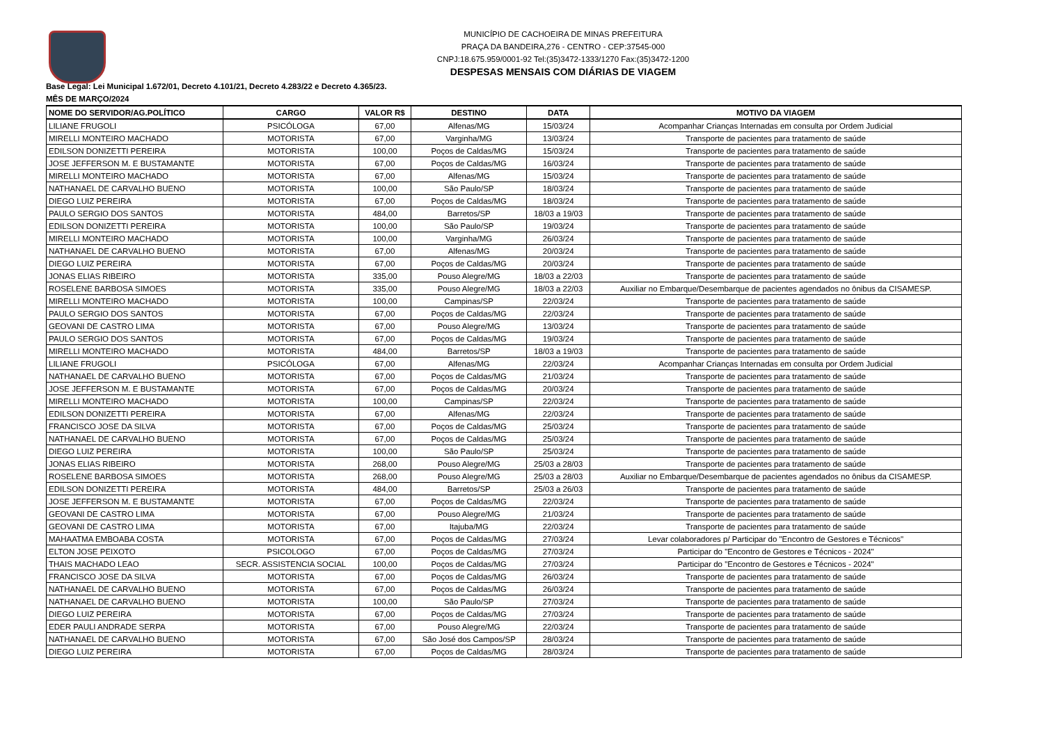MUNICÍPIO DE CACHOEIRA DE MINAS PREFEITURA
PRAÇA DA BANDEIRA,276 - CENTRO - CEP:37545-000
CNPJ:18.675.959/0001-92 Tel:(35)3472-1333/1270 Fax:(35)3472-1200
DESPESAS MENSAIS COM DIÁRIAS DE VIAGEM
Base Legal: Lei Municipal 1.672/01, Decreto 4.101/21, Decreto 4.283/22 e Decreto 4.365/23.
MÊS DE MARÇO/2024
| NOME DO SERVIDOR/AG.POLÍTICO | CARGO | VALOR R$ | DESTINO | DATA | MOTIVO DA VIAGEM |
| --- | --- | --- | --- | --- | --- |
| LILIANE FRUGOLI | PSICÓLOGA | 67,00 | Alfenas/MG | 15/03/24 | Acompanhar Crianças Internadas em consulta por Ordem Judicial |
| MIRELLI MONTEIRO MACHADO | MOTORISTA | 67,00 | Varginha/MG | 13/03/24 | Transporte de pacientes para tratamento de saúde |
| EDILSON DONIZETTI PEREIRA | MOTORISTA | 100,00 | Poços de Caldas/MG | 15/03/24 | Transporte de pacientes para tratamento de saúde |
| JOSE JEFFERSON M. E BUSTAMANTE | MOTORISTA | 67,00 | Poços de Caldas/MG | 16/03/24 | Transporte de pacientes para tratamento de saúde |
| MIRELLI MONTEIRO MACHADO | MOTORISTA | 67,00 | Alfenas/MG | 15/03/24 | Transporte de pacientes para tratamento de saúde |
| NATHANAEL DE CARVALHO BUENO | MOTORISTA | 100,00 | São Paulo/SP | 18/03/24 | Transporte de pacientes para tratamento de saúde |
| DIEGO LUIZ PEREIRA | MOTORISTA | 67,00 | Poços de Caldas/MG | 18/03/24 | Transporte de pacientes para tratamento de saúde |
| PAULO SERGIO DOS SANTOS | MOTORISTA | 484,00 | Barretos/SP | 18/03 a 19/03 | Transporte de pacientes para tratamento de saúde |
| EDILSON DONIZETTI PEREIRA | MOTORISTA | 100,00 | São Paulo/SP | 19/03/24 | Transporte de pacientes para tratamento de saúde |
| MIRELLI MONTEIRO MACHADO | MOTORISTA | 100,00 | Varginha/MG | 26/03/24 | Transporte de pacientes para tratamento de saúde |
| NATHANAEL DE CARVALHO BUENO | MOTORISTA | 67,00 | Alfenas/MG | 20/03/24 | Transporte de pacientes para tratamento de saúde |
| DIEGO LUIZ PEREIRA | MOTORISTA | 67,00 | Poços de Caldas/MG | 20/03/24 | Transporte de pacientes para tratamento de saúde |
| JONAS ELIAS RIBEIRO | MOTORISTA | 335,00 | Pouso Alegre/MG | 18/03 a 22/03 | Transporte de pacientes para tratamento de saúde |
| ROSELENE BARBOSA SIMOES | MOTORISTA | 335,00 | Pouso Alegre/MG | 18/03 a 22/03 | Auxiliar no Embarque/Desembarque de pacientes agendados no ônibus da CISAMESP. |
| MIRELLI MONTEIRO MACHADO | MOTORISTA | 100,00 | Campinas/SP | 22/03/24 | Transporte de pacientes para tratamento de saúde |
| PAULO SERGIO DOS SANTOS | MOTORISTA | 67,00 | Poços de Caldas/MG | 22/03/24 | Transporte de pacientes para tratamento de saúde |
| GEOVANI DE CASTRO LIMA | MOTORISTA | 67,00 | Pouso Alegre/MG | 13/03/24 | Transporte de pacientes para tratamento de saúde |
| PAULO SERGIO DOS SANTOS | MOTORISTA | 67,00 | Poços de Caldas/MG | 19/03/24 | Transporte de pacientes para tratamento de saúde |
| MIRELLI MONTEIRO MACHADO | MOTORISTA | 484,00 | Barretos/SP | 18/03 a 19/03 | Transporte de pacientes para tratamento de saúde |
| LILIANE FRUGOLI | PSICÓLOGA | 67,00 | Alfenas/MG | 22/03/24 | Acompanhar Crianças Internadas em consulta por Ordem Judicial |
| NATHANAEL DE CARVALHO BUENO | MOTORISTA | 67,00 | Poços de Caldas/MG | 21/03/24 | Transporte de pacientes para tratamento de saúde |
| JOSE JEFFERSON M. E BUSTAMANTE | MOTORISTA | 67,00 | Poços de Caldas/MG | 20/03/24 | Transporte de pacientes para tratamento de saúde |
| MIRELLI MONTEIRO MACHADO | MOTORISTA | 100,00 | Campinas/SP | 22/03/24 | Transporte de pacientes para tratamento de saúde |
| EDILSON DONIZETTI PEREIRA | MOTORISTA | 67,00 | Alfenas/MG | 22/03/24 | Transporte de pacientes para tratamento de saúde |
| FRANCISCO JOSE DA SILVA | MOTORISTA | 67,00 | Poços de Caldas/MG | 25/03/24 | Transporte de pacientes para tratamento de saúde |
| NATHANAEL DE CARVALHO BUENO | MOTORISTA | 67,00 | Poços de Caldas/MG | 25/03/24 | Transporte de pacientes para tratamento de saúde |
| DIEGO LUIZ PEREIRA | MOTORISTA | 100,00 | São Paulo/SP | 25/03/24 | Transporte de pacientes para tratamento de saúde |
| JONAS ELIAS RIBEIRO | MOTORISTA | 268,00 | Pouso Alegre/MG | 25/03 a 28/03 | Transporte de pacientes para tratamento de saúde |
| ROSELENE BARBOSA SIMOES | MOTORISTA | 268,00 | Pouso Alegre/MG | 25/03 a 28/03 | Auxiliar no Embarque/Desembarque de pacientes agendados no ônibus da CISAMESP. |
| EDILSON DONIZETTI PEREIRA | MOTORISTA | 484,00 | Barretos/SP | 25/03 a 26/03 | Transporte de pacientes para tratamento de saúde |
| JOSE JEFFERSON M. E BUSTAMANTE | MOTORISTA | 67,00 | Poços de Caldas/MG | 22/03/24 | Transporte de pacientes para tratamento de saúde |
| GEOVANI DE CASTRO LIMA | MOTORISTA | 67,00 | Pouso Alegre/MG | 21/03/24 | Transporte de pacientes para tratamento de saúde |
| GEOVANI DE CASTRO LIMA | MOTORISTA | 67,00 | Itajuba/MG | 22/03/24 | Transporte de pacientes para tratamento de saúde |
| MAHAATMA EMBOABA COSTA | MOTORISTA | 67,00 | Poços de Caldas/MG | 27/03/24 | Levar colaboradores p/ Participar do "Encontro de Gestores e Técnicos" |
| ELTON JOSE PEIXOTO | PSICOLOGO | 67,00 | Poços de Caldas/MG | 27/03/24 | Participar do "Encontro de Gestores e Técnicos - 2024" |
| THAIS MACHADO LEAO | SECR. ASSISTENCIA SOCIAL | 100,00 | Poços de Caldas/MG | 27/03/24 | Participar do "Encontro de Gestores e Técnicos - 2024" |
| FRANCISCO JOSE DA SILVA | MOTORISTA | 67,00 | Poços de Caldas/MG | 26/03/24 | Transporte de pacientes para tratamento de saúde |
| NATHANAEL DE CARVALHO BUENO | MOTORISTA | 67,00 | Poços de Caldas/MG | 26/03/24 | Transporte de pacientes para tratamento de saúde |
| NATHANAEL DE CARVALHO BUENO | MOTORISTA | 100,00 | São Paulo/SP | 27/03/24 | Transporte de pacientes para tratamento de saúde |
| DIEGO LUIZ PEREIRA | MOTORISTA | 67,00 | Poços de Caldas/MG | 27/03/24 | Transporte de pacientes para tratamento de saúde |
| EDER PAULI ANDRADE SERPA | MOTORISTA | 67,00 | Pouso Alegre/MG | 22/03/24 | Transporte de pacientes para tratamento de saúde |
| NATHANAEL DE CARVALHO BUENO | MOTORISTA | 67,00 | São José dos Campos/SP | 28/03/24 | Transporte de pacientes para tratamento de saúde |
| DIEGO LUIZ PEREIRA | MOTORISTA | 67,00 | Poços de Caldas/MG | 28/03/24 | Transporte de pacientes para tratamento de saúde |